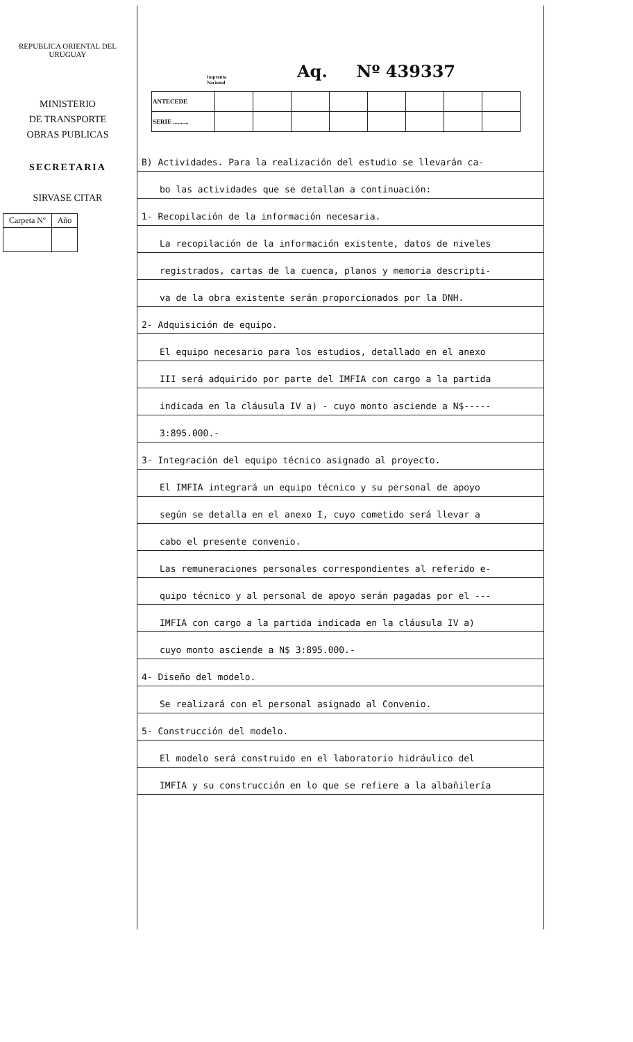REPUBLICA ORIENTAL DEL URUGUAY
MINISTERIO
DE TRANSPORTE
OBRAS PUBLICAS
SECRETARIA
SIRVASE CITAR
| Carpeta Nº | Año |
| --- | --- |
Aq. Nº 439337
Imprenta
Nacional
| ANTECEDE | | | | | | | | |
| SERIE .......... | | | | | | | | |
B) Actividades. Para la realización del estudio se llevarán ca-
bo las actividades que se detallan a continuación:
1- Recopilación de la información necesaria.
La recopilación de la información existente, datos de niveles
registrados, cartas de la cuenca, planos y memoria descripti-
va de la obra existente serán proporcionados por la DNH.
2- Adquisición de equipo.
El equipo necesario para los estudios, detallado en el anexo
III será adquirido por parte del IMFIA con cargo a la partida
indicada en la cláusula IV a) - cuyo monto asciende a N$-----
3:895.000.-
3- Integración del equipo técnico asignado al proyecto.
El IMFIA integrará un equipo técnico y su personal de apoyo
según se detalla en el anexo I, cuyo cometido será llevar a
cabo el presente convenio.
Las remuneraciones personales correspondientes al referido e-
quipo técnico y al personal de apoyo serán pagadas por el ---
IMFIA con cargo a la partida indicada en la cláusula IV a)
cuyo monto asciende a N$ 3:895.000.-
4- Diseño del modelo.
Se realizará con el personal asignado al Convenio.
5- Construcción del modelo.
El modelo será construido en el laboratorio hidráulico del
IMFIA y su construcción en lo que se refiere a la albañilería